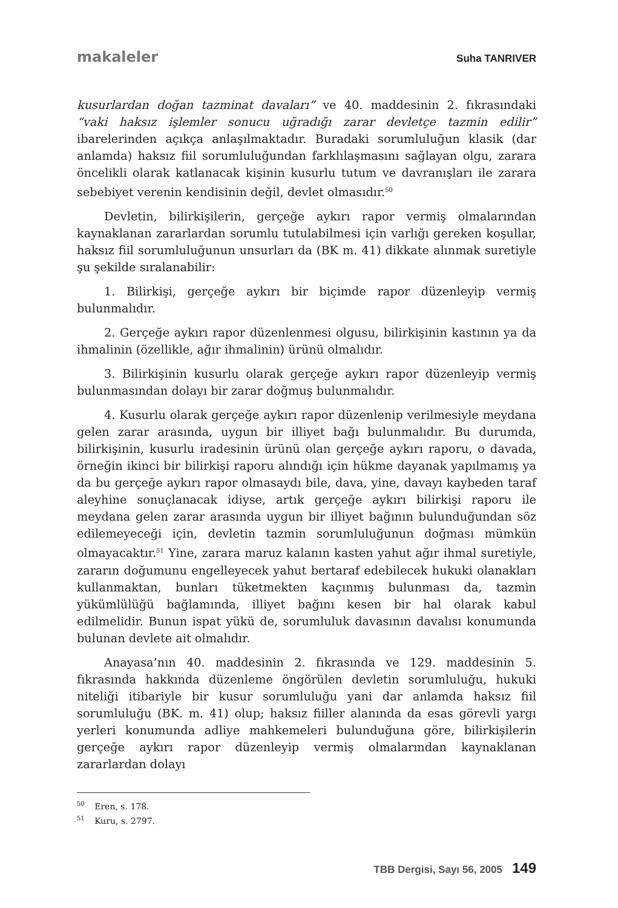makaleler Suha TANRIVER
kusurlardan doğan tazminat davaları” ve 40. maddesinin 2. fıkrasındaki “vaki haksız işlemler sonucu uğradığı zarar devletçe tazmin edilir” ibarelerinden açıkça anlaşılmaktadır. Buradaki sorumluluğun klasik (dar anlamda) haksız fiil sorumluluğundan farklılaşmasını sağlayan olgu, zarara öncelikli olarak katlanacak kişinin kusurlu tutum ve davranışları ile zarara sebebiyet verenin kendisinin değil, devlet olmasıdır.<sup>50</sup>
Devletin, bilirkişilerin, gerçeğe aykırı rapor vermiş olmalarından kaynaklanan zararlardan sorumlu tutulabilmesi için varlığı gereken koşullar, haksız fiil sorumluluğunun unsurları da (BK m. 41) dikkate alınmak suretiyle şu şekilde sıralanabilir:
1. Bilirkişi, gerçeğe aykırı bir biçimde rapor düzenleyip vermiş bulunmalıdır.
2. Gerçeğe aykırı rapor düzenlenmesi olgusu, bilirkişinin kastının ya da ihmalinin (özellikle, ağır ihmalinin) ürünü olmalıdır.
3. Bilirkişinin kusurlu olarak gerçeğe aykırı rapor düzenleyip vermiş bulunmasından dolayı bir zarar doğmuş bulunmalıdır.
4. Kusurlu olarak gerçeğe aykırı rapor düzenlenip verilmesiyle meydana gelen zarar arasında, uygun bir illiyet bağı bulunmalıdır. Bu durumda, bilirkişinin, kusurlu iradesinin ürünü olan gerçeğe aykırı raporu, o davada, örneğin ikinci bir bilirkişi raporu alındığı için hükme dayanak yapılmamış ya da bu gerçeğe aykırı rapor olmasaydı bile, dava, yine, davayı kaybeden taraf aleyhine sonuçlanacak idiyse, artık gerçeğe aykırı bilirkişi raporu ile meydana gelen zarar arasında uygun bir illiyet bağının bulunduğundan söz edilemeyeceği için, devletin tazmin sorumluluğunun doğması mümkün olmayacaktır.<sup>51</sup> Yine, zarara maruz kalanın kasten yahut ağır ihmal suretiyle, zararın doğumunu engelleyecek yahut bertaraf edebilecek hukuki olanakları kullanmaktan, bunları tüketmekten kaçınmış bulunması da, tazmin yükümlülüğü bağlamında, illiyet bağını kesen bir hal olarak kabul edilmelidir. Bunun ispat yükü de, sorumluluk davasının davalısı konumunda bulunan devlete ait olmalıdır.
Anayasa’nın 40. maddesinin 2. fıkrasında ve 129. maddesinin 5. fıkrasında hakkında düzenleme öngörülen devletin sorumluluğu, hukuki niteliği itibariyle bir kusur sorumluluğu yani dar anlamda haksız fiil sorumluluğu (BK. m. 41) olup; haksız fiiller alanında da esas görevli yargı yerleri konumunda adliye mahkemeleri bulunduğuna göre, bilirkişilerin gerçeğe aykırı rapor düzenleyip vermiş olmalarından kaynaklanan zararlardan dolayı
<sup>50</sup> Eren, s. 178.
<sup>51</sup> Kuru, s. 2797.
TBB Dergisi, Sayı 56, 2005 149